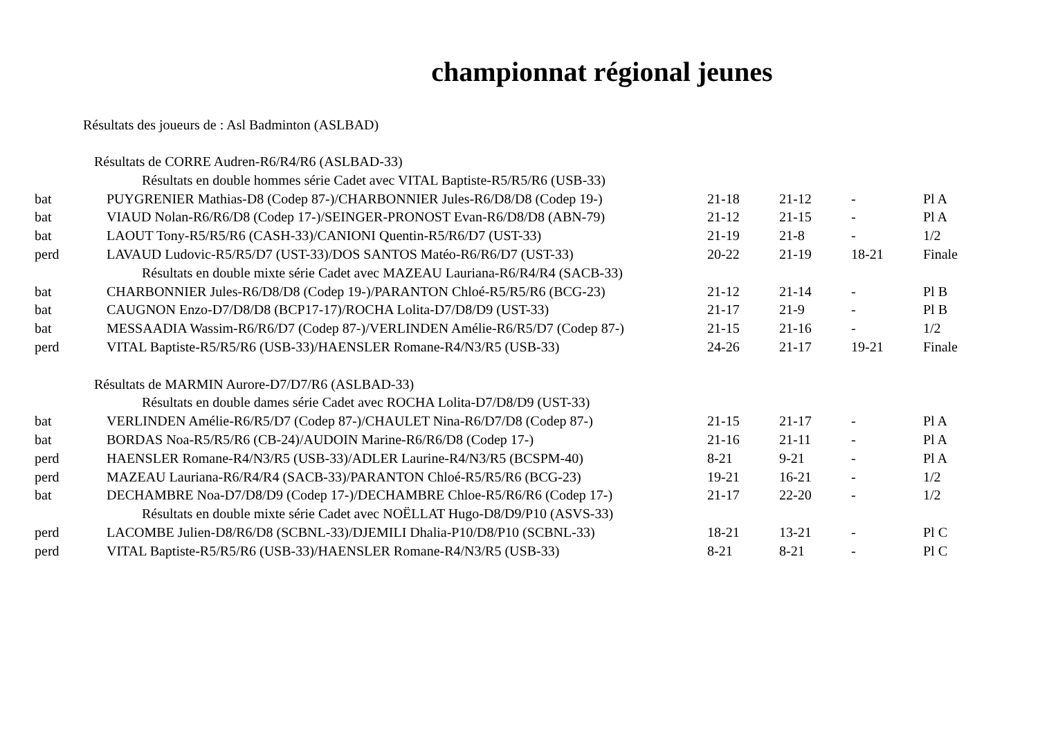championnat régional jeunes
Résultats des joueurs de : Asl Badminton (ASLBAD)
| Résultats de CORRE Audren-R6/R4/R6 (ASLBAD-33) | | | | | |
| Résultats en double hommes série Cadet avec VITAL Baptiste-R5/R5/R6 (USB-33) | | | | | |
| bat | PUYGRENIER Mathias-D8 (Codep 87-)/CHARBONNIER Jules-R6/D8/D8 (Codep 19-) | 21-18 | 21-12 | - | Pl A |
| bat | VIAUD Nolan-R6/R6/D8 (Codep 17-)/SEINGER-PRONOST Evan-R6/D8/D8 (ABN-79) | 21-12 | 21-15 | - | Pl A |
| bat | LAOUT Tony-R5/R5/R6 (CASH-33)/CANIONI Quentin-R5/R6/D7 (UST-33) | 21-19 | 21-8 | - | 1/2 |
| perd | LAVAUD Ludovic-R5/R5/D7 (UST-33)/DOS SANTOS Matéo-R6/R6/D7 (UST-33) | 20-22 | 21-19 | 18-21 | Finale |
| Résultats en double mixte série Cadet avec MAZEAU Lauriana-R6/R4/R4 (SACB-33) | | | | | |
| bat | CHARBONNIER Jules-R6/D8/D8 (Codep 19-)/PARANTON Chloé-R5/R5/R6 (BCG-23) | 21-12 | 21-14 | - | Pl B |
| bat | CAUGNON Enzo-D7/D8/D8 (BCP17-17)/ROCHA Lolita-D7/D8/D9 (UST-33) | 21-17 | 21-9 | - | Pl B |
| bat | MESSAADIA Wassim-R6/R6/D7 (Codep 87-)/VERLINDEN Amélie-R6/R5/D7 (Codep 87-) | 21-15 | 21-16 | - | 1/2 |
| perd | VITAL Baptiste-R5/R5/R6 (USB-33)/HAENSLER Romane-R4/N3/R5 (USB-33) | 24-26 | 21-17 | 19-21 | Finale |
| Résultats de MARMIN Aurore-D7/D7/R6 (ASLBAD-33) | | | | | |
| Résultats en double dames série Cadet avec ROCHA Lolita-D7/D8/D9 (UST-33) | | | | | |
| bat | VERLINDEN Amélie-R6/R5/D7 (Codep 87-)/CHAULET Nina-R6/D7/D8 (Codep 87-) | 21-15 | 21-17 | - | Pl A |
| bat | BORDAS Noa-R5/R5/R6 (CB-24)/AUDOIN Marine-R6/R6/D8 (Codep 17-) | 21-16 | 21-11 | - | Pl A |
| perd | HAENSLER Romane-R4/N3/R5 (USB-33)/ADLER Laurine-R4/N3/R5 (BCSPM-40) | 8-21 | 9-21 | - | Pl A |
| perd | MAZEAU Lauriana-R6/R4/R4 (SACB-33)/PARANTON Chloé-R5/R5/R6 (BCG-23) | 19-21 | 16-21 | - | 1/2 |
| bat | DECHAMBRE Noa-D7/D8/D9 (Codep 17-)/DECHAMBRE Chloe-R5/R6/R6 (Codep 17-) | 21-17 | 22-20 | - | 1/2 |
| Résultats en double mixte série Cadet avec NOËLLAT Hugo-D8/D9/P10 (ASVS-33) | | | | | |
| perd | LACOMBE Julien-D8/R6/D8 (SCBNL-33)/DJEMILI Dhalia-P10/D8/P10 (SCBNL-33) | 18-21 | 13-21 | - | Pl C |
| perd | VITAL Baptiste-R5/R5/R6 (USB-33)/HAENSLER Romane-R4/N3/R5 (USB-33) | 8-21 | 8-21 | - | Pl C |